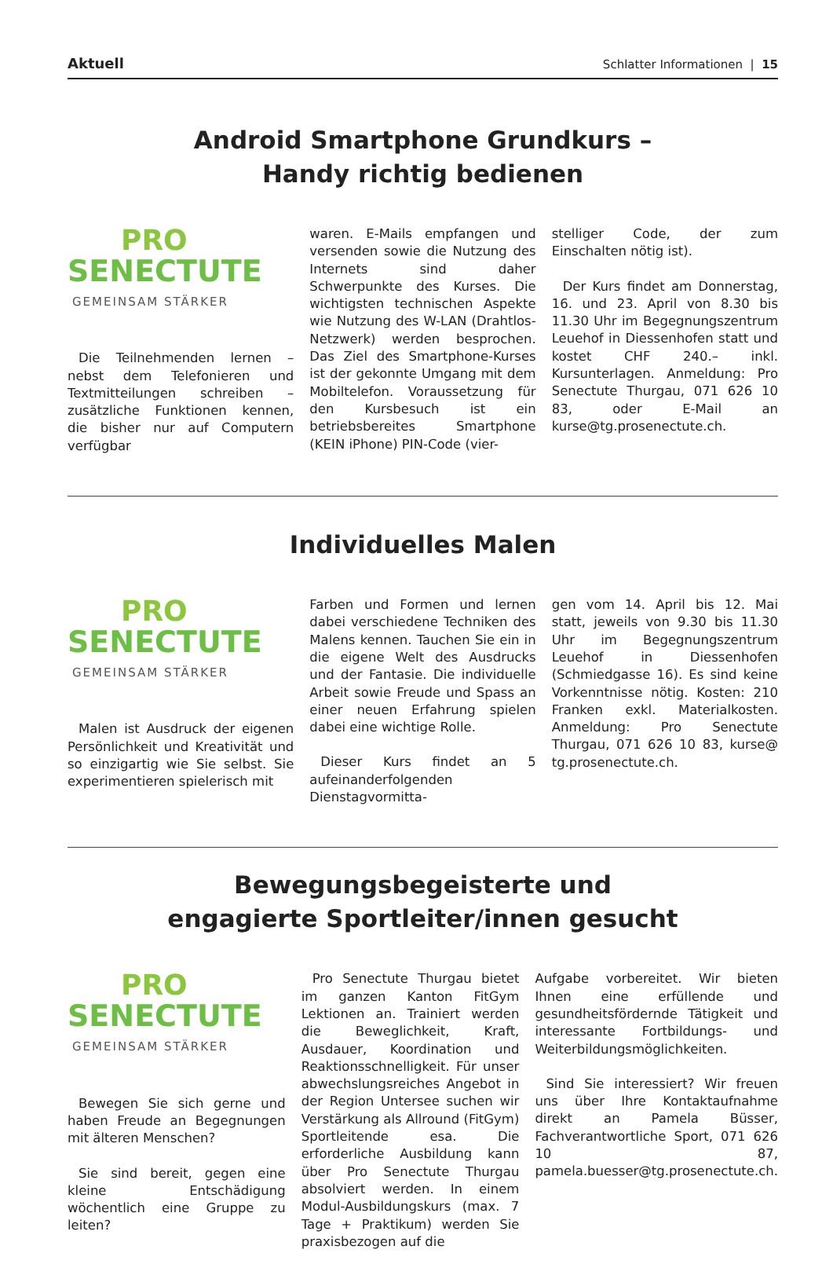Aktuell Schlatter Informationen | 15
Android Smartphone Grundkurs –
Handy richtig bedienen
PRO
SENECTUTE
GEMEINSAM STÄRKER
Die Teilnehmenden lernen – nebst dem Telefonieren und Textmitteilungen schreiben – zusätzliche Funktionen kennen, die bisher nur auf Computern verfügbar
waren. E-Mails empfangen und versenden sowie die Nutzung des Internets sind daher Schwerpunkte des Kurses. Die wichtigsten technischen Aspekte wie Nutzung des W-LAN (Drahtlos-Netzwerk) werden besprochen. Das Ziel des Smartphone-Kurses ist der gekonnte Umgang mit dem Mobiltelefon. Voraussetzung für den Kursbesuch ist ein betriebsbereites Smartphone (KEIN iPhone) PIN-Code (vier-
stelliger Code, der zum Einschalten nötig ist).
Der Kurs findet am Donnerstag, 16. und 23. April von 8.30 bis 11.30 Uhr im Begegnungszentrum Leuehof in Diessenhofen statt und kostet CHF 240.– inkl. Kursunterlagen. Anmeldung: Pro Senectute Thurgau, 071 626 10 83, oder E-Mail an kurse@tg.prosenectute.ch.
Individuelles Malen
PRO
SENECTUTE
GEMEINSAM STÄRKER
Malen ist Ausdruck der eigenen Persönlichkeit und Kreativität und so einzigartig wie Sie selbst. Sie experimentieren spielerisch mit
Farben und Formen und lernen dabei verschiedene Techniken des Malens kennen. Tauchen Sie ein in die eigene Welt des Ausdrucks und der Fantasie. Die individuelle Arbeit sowie Freude und Spass an einer neuen Erfahrung spielen dabei eine wichtige Rolle.
Dieser Kurs findet an 5 aufeinanderfolgenden Dienstagvormitta-
gen vom 14. April bis 12. Mai statt, jeweils von 9.30 bis 11.30 Uhr im Begegnungszentrum Leuehof in Diessenhofen (Schmiedgasse 16). Es sind keine Vorkenntnisse nötig. Kosten: 210 Franken exkl. Materialkosten. Anmeldung: Pro Senectute Thurgau, 071 626 10 83, kurse@ tg.prosenectute.ch.
Bewegungsbegeisterte und
engagierte Sportleiter/innen gesucht
PRO
SENECTUTE
GEMEINSAM STÄRKER
Bewegen Sie sich gerne und haben Freude an Begegnungen mit älteren Menschen?
Sie sind bereit, gegen eine kleine Entschädigung wöchentlich eine Gruppe zu leiten?
Pro Senectute Thurgau bietet im ganzen Kanton FitGym Lektionen an. Trainiert werden die Beweglichkeit, Kraft, Ausdauer, Koordination und Reaktionsschnelligkeit. Für unser abwechslungsreiches Angebot in der Region Untersee suchen wir Verstärkung als Allround (FitGym) Sportleitende esa. Die erforderliche Ausbildung kann über Pro Senectute Thurgau absolviert werden. In einem Modul-Ausbildungskurs (max. 7 Tage + Praktikum) werden Sie praxisbezogen auf die
Aufgabe vorbereitet. Wir bieten Ihnen eine erfüllende und gesundheitsfördernde Tätigkeit und interessante Fortbildungs- und Weiterbildungsmöglichkeiten.
Sind Sie interessiert? Wir freuen uns über Ihre Kontaktaufnahme direkt an Pamela Büsser, Fachverantwortliche Sport, 071 626 10 87, pamela.buesser@tg.prosenectute.ch.